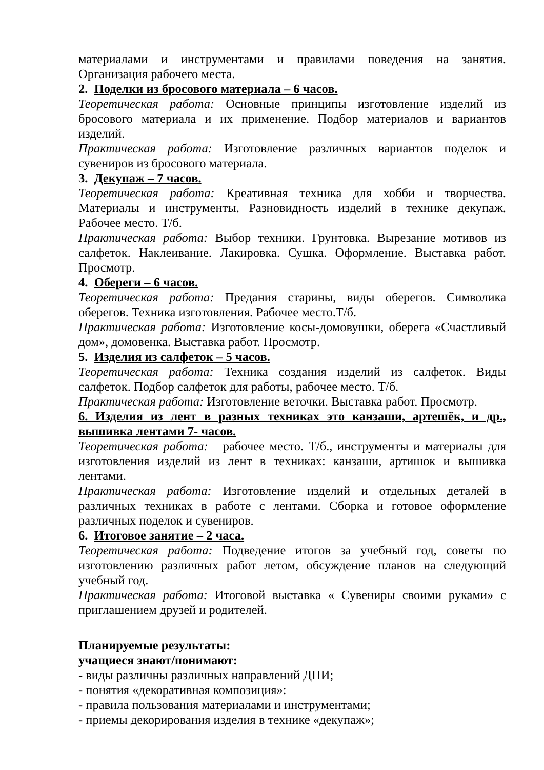материалами и инструментами и правилами поведения на занятия. Организация рабочего места.
2. Поделки из бросового материала – 6 часов.
Теоретическая работа: Основные принципы изготовление изделий из бросового материала и их применение. Подбор материалов и вариантов изделий.
Практическая работа: Изготовление различных вариантов поделок и сувениров из бросового материала.
3. Декупаж – 7 часов.
Теоретическая работа: Креативная техника для хобби и творчества. Материалы и инструменты. Разновидность изделий в технике декупаж. Рабочее место. Т/б.
Практическая работа: Выбор техники. Грунтовка. Вырезание мотивов из салфеток. Наклеивание. Лакировка. Сушка. Оформление. Выставка работ. Просмотр.
4. Обереги – 6 часов.
Теоретическая работа: Предания старины, виды оберегов. Символика оберегов. Техника изготовления. Рабочее место.Т/б.
Практическая работа: Изготовление косы-домовушки, оберега «Счастливый дом», домовенка. Выставка работ. Просмотр.
5. Изделия из салфеток – 5 часов.
Теоретическая работа: Техника создания изделий из салфеток. Виды салфеток. Подбор салфеток для работы, рабочее место. Т/б.
Практическая работа: Изготовление веточки. Выставка работ. Просмотр.
6. Изделия из лент в разных техниках это канзаши, артешёк, и др., вышивка лентами 7- часов.
Теоретическая работа: рабочее место. Т/б., инструменты и материалы для изготовления изделий из лент в техниках: канзаши, артишок и вышивка лентами.
Практическая работа: Изготовление изделий и отдельных деталей в различных техниках в работе с лентами. Сборка и готовое оформление различных поделок и сувениров.
6. Итоговое занятие – 2 часа.
Теоретическая работа: Подведение итогов за учебный год, советы по изготовлению различных работ летом, обсуждение планов на следующий учебный год.
Практическая работа: Итоговой выставка « Сувениры своими руками» с приглашением друзей и родителей.
Планируемые результаты:
учащиеся знают/понимают:
- виды различны различных направлений ДПИ;
- понятия «декоративная композиция»:
- правила пользования материалами и инструментами;
- приемы декорирования изделия в технике «декупаж»;